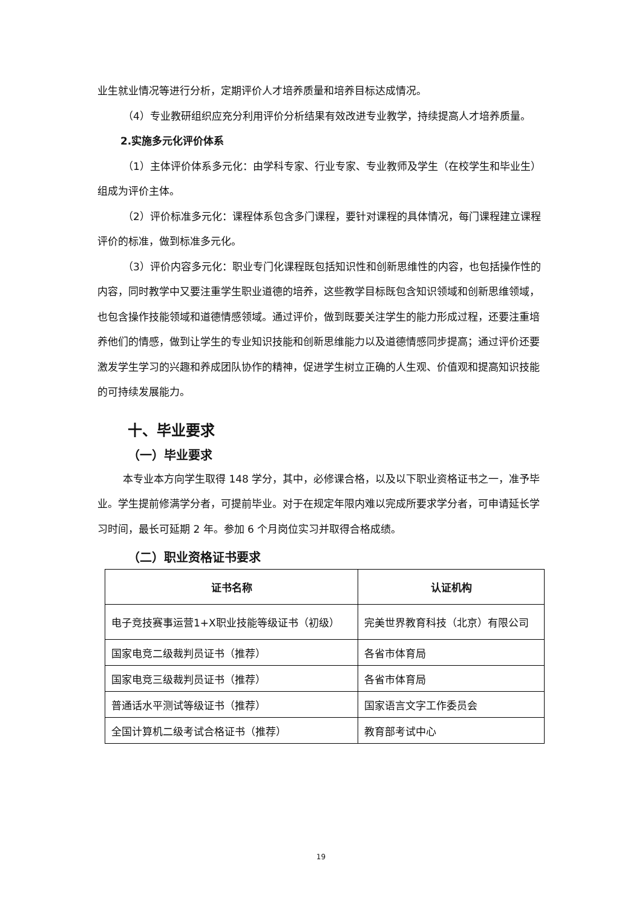业生就业情况等进行分析，定期评价人才培养质量和培养目标达成情况。
（4）专业教研组织应充分利用评价分析结果有效改进专业教学，持续提高人才培养质量。
2.实施多元化评价体系
（1）主体评价体系多元化：由学科专家、行业专家、专业教师及学生（在校学生和毕业生）组成为评价主体。
（2）评价标准多元化：课程体系包含多门课程，要针对课程的具体情况，每门课程建立课程评价的标准，做到标准多元化。
（3）评价内容多元化：职业专门化课程既包括知识性和创新思维性的内容，也包括操作性的内容，同时教学中又要注重学生职业道德的培养，这些教学目标既包含知识领域和创新思维领域，也包含操作技能领域和道德情感领域。通过评价，做到既要关注学生的能力形成过程，还要注重培养他们的情感，做到让学生的专业知识技能和创新思维能力以及道德情感同步提高；通过评价还要激发学生学习的兴趣和养成团队协作的精神，促进学生树立正确的人生观、价值观和提高知识技能的可持续发展能力。
十、毕业要求
（一）毕业要求
本专业本方向学生取得 148 学分，其中，必修课合格，以及以下职业资格证书之一，准予毕业。学生提前修满学分者，可提前毕业。对于在规定年限内难以完成所要求学分者，可申请延长学习时间，最长可延期 2 年。参加 6 个月岗位实习并取得合格成绩。
（二）职业资格证书要求
| 证书名称 | 认证机构 |
| --- | --- |
| 电子竞技赛事运营1+X职业技能等级证书（初级） | 完美世界教育科技（北京）有限公司 |
| 国家电竞二级裁判员证书（推荐） | 各省市体育局 |
| 国家电竞三级裁判员证书（推荐） | 各省市体育局 |
| 普通话水平测试等级证书（推荐） | 国家语言文字工作委员会 |
| 全国计算机二级考试合格证书（推荐） | 教育部考试中心 |
19